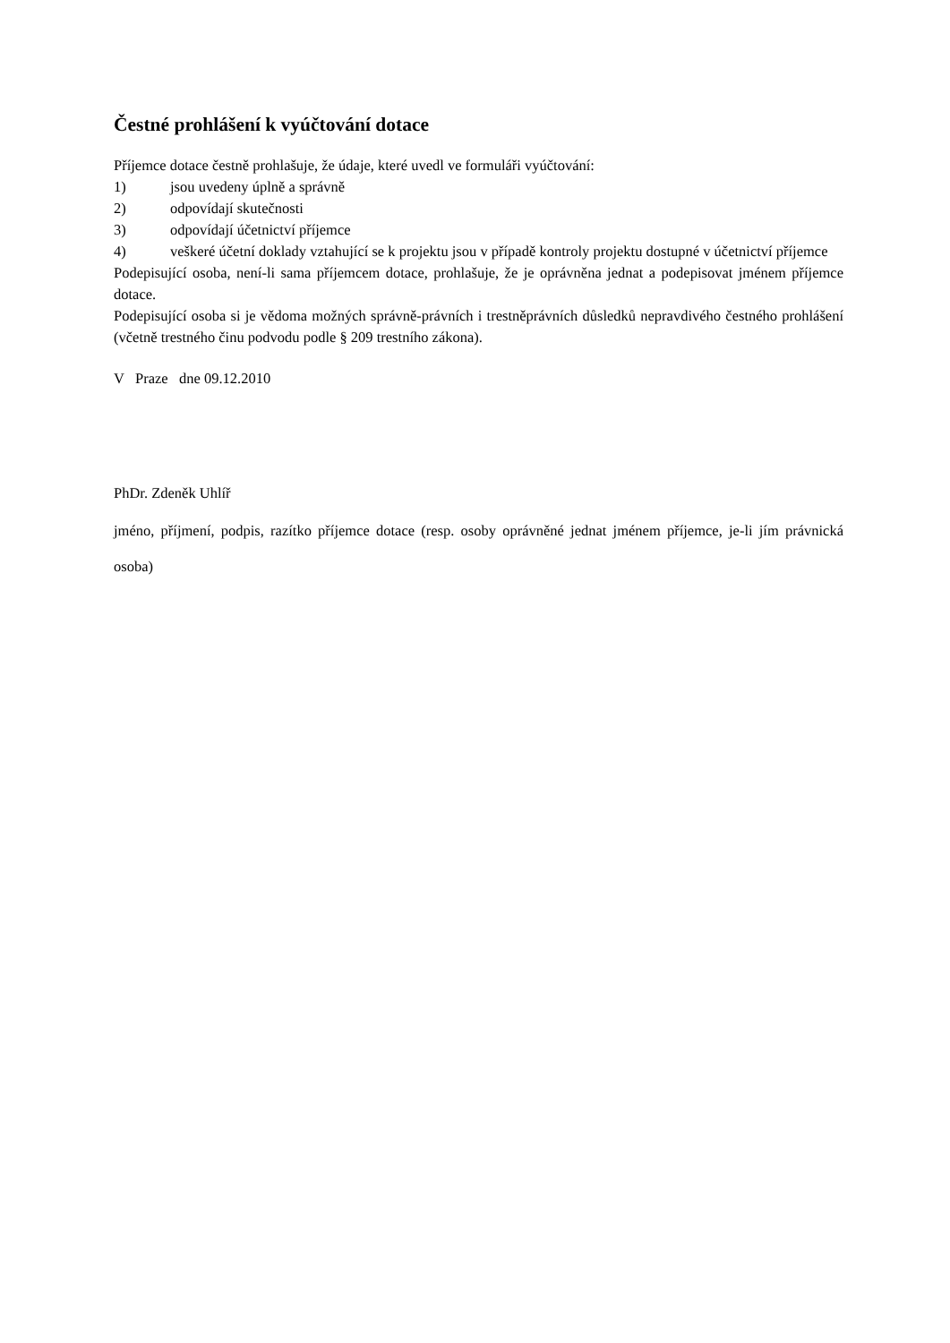Čestné prohlášení k vyúčtování dotace
Příjemce dotace čestně prohlašuje, že údaje, které uvedl ve formuláři vyúčtování:
1) jsou uvedeny úplně a správně
2) odpovídají skutečnosti
3) odpovídají účetnictví příjemce
4) veškeré účetní doklady vztahující se k projektu jsou v případě kontroly projektu dostupné v účetnictví příjemce
Podepisující osoba, není-li sama příjemcem dotace, prohlašuje, že je oprávněna jednat a podepisovat jménem příjemce dotace.
Podepisující osoba si je vědoma možných správně-právních i trestněprávních důsledků nepravdivého čestného prohlášení (včetně trestného činu podvodu podle § 209 trestního zákona).
V Praze dne 09.12.2010
PhDr. Zdeněk Uhlíř
jméno, příjmení, podpis, razítko příjemce dotace (resp. osoby oprávněné jednat jménem příjemce, je-li jím právnická osoba)